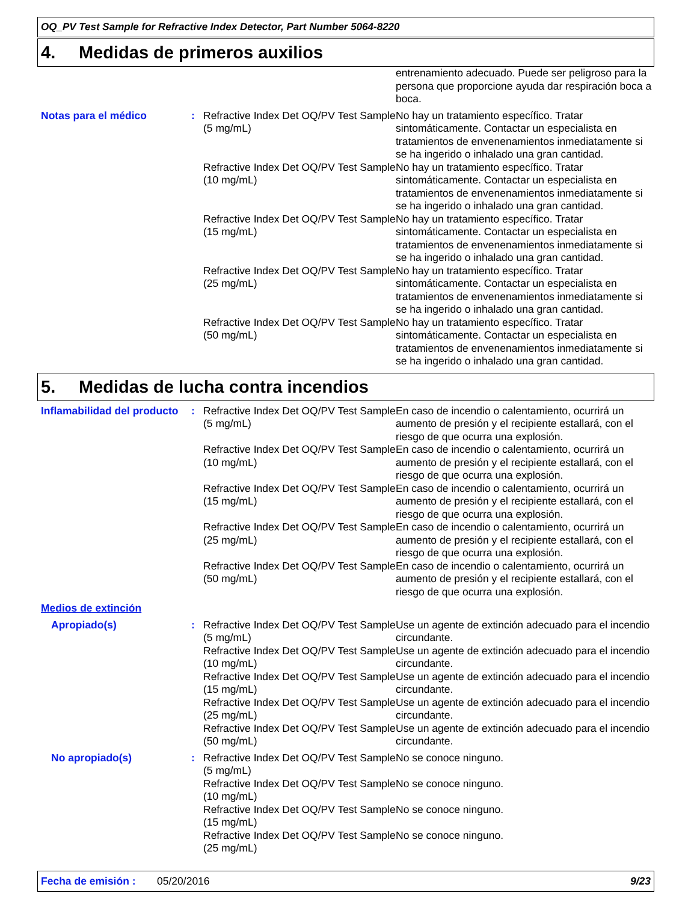OQ_PV Test Sample for Refractive Index Detector, Part Number 5064-8220
4. Medidas de primeros auxilios
| | | | entrenamiento adecuado. Puede ser peligroso para la persona que proporcione ayuda dar respiración boca a boca. |
| Notas para el médico | : | Refractive Index Det OQ/PV Test Sample (5 mg/mL) | No hay un tratamiento específico. Tratar sintomáticamente. Contactar un especialista en tratamientos de envenenamientos inmediatamente si se ha ingerido o inhalado una gran cantidad. |
| | | Refractive Index Det OQ/PV Test Sample (10 mg/mL) | No hay un tratamiento específico. Tratar sintomáticamente. Contactar un especialista en tratamientos de envenenamientos inmediatamente si se ha ingerido o inhalado una gran cantidad. |
| | | Refractive Index Det OQ/PV Test Sample (15 mg/mL) | No hay un tratamiento específico. Tratar sintomáticamente. Contactar un especialista en tratamientos de envenenamientos inmediatamente si se ha ingerido o inhalado una gran cantidad. |
| | | Refractive Index Det OQ/PV Test Sample (25 mg/mL) | No hay un tratamiento específico. Tratar sintomáticamente. Contactar un especialista en tratamientos de envenenamientos inmediatamente si se ha ingerido o inhalado una gran cantidad. |
| | | Refractive Index Det OQ/PV Test Sample (50 mg/mL) | No hay un tratamiento específico. Tratar sintomáticamente. Contactar un especialista en tratamientos de envenenamientos inmediatamente si se ha ingerido o inhalado una gran cantidad. |
5. Medidas de lucha contra incendios
| Inflamabilidad del producto | : | Refractive Index Det OQ/PV Test Sample (5 mg/mL) | En caso de incendio o calentamiento, ocurrirá un aumento de presión y el recipiente estallará, con el riesgo de que ocurra una explosión. |
| | | Refractive Index Det OQ/PV Test Sample (10 mg/mL) | En caso de incendio o calentamiento, ocurrirá un aumento de presión y el recipiente estallará, con el riesgo de que ocurra una explosión. |
| | | Refractive Index Det OQ/PV Test Sample (15 mg/mL) | En caso de incendio o calentamiento, ocurrirá un aumento de presión y el recipiente estallará, con el riesgo de que ocurra una explosión. |
| | | Refractive Index Det OQ/PV Test Sample (25 mg/mL) | En caso de incendio o calentamiento, ocurrirá un aumento de presión y el recipiente estallará, con el riesgo de que ocurra una explosión. |
| | | Refractive Index Det OQ/PV Test Sample (50 mg/mL) | En caso de incendio o calentamiento, ocurrirá un aumento de presión y el recipiente estallará, con el riesgo de que ocurra una explosión. |
| Medios de extinción | | | |
| Apropiado(s) | : | Refractive Index Det OQ/PV Test Sample (5 mg/mL) | Use un agente de extinción adecuado para el incendio circundante. |
| | | Refractive Index Det OQ/PV Test Sample (10 mg/mL) | Use un agente de extinción adecuado para el incendio circundante. |
| | | Refractive Index Det OQ/PV Test Sample (15 mg/mL) | Use un agente de extinción adecuado para el incendio circundante. |
| | | Refractive Index Det OQ/PV Test Sample (25 mg/mL) | Use un agente de extinción adecuado para el incendio circundante. |
| | | Refractive Index Det OQ/PV Test Sample (50 mg/mL) | Use un agente de extinción adecuado para el incendio circundante. |
| No apropiado(s) | : | Refractive Index Det OQ/PV Test Sample (5 mg/mL) | No se conoce ninguno. |
| | | Refractive Index Det OQ/PV Test Sample (10 mg/mL) | No se conoce ninguno. |
| | | Refractive Index Det OQ/PV Test Sample (15 mg/mL) | No se conoce ninguno. |
| | | Refractive Index Det OQ/PV Test Sample (25 mg/mL) | No se conoce ninguno. |
Fecha de emisión : 05/20/2016 9/23